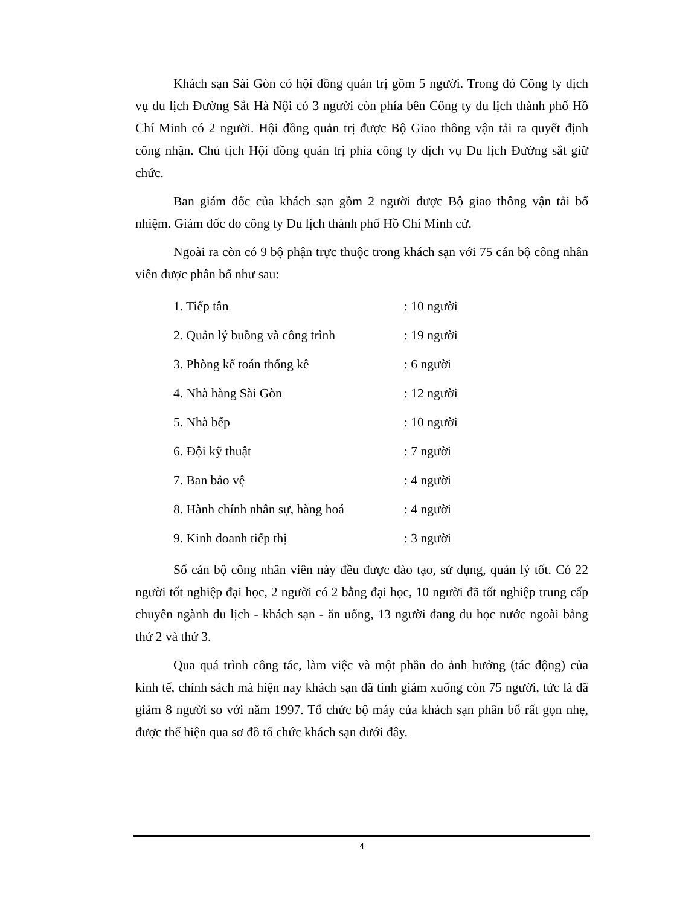Khách sạn Sài Gòn có hội đồng quản trị gồm 5 người. Trong đó Công ty dịch vụ du lịch Đường Sắt Hà Nội có 3 người còn phía bên Công ty du lịch thành phố Hồ Chí Minh có 2 người. Hội đồng quản trị được Bộ Giao thông vận tải ra quyết định công nhận. Chủ tịch Hội đồng quản trị phía công ty dịch vụ Du lịch Đường sắt giữ chức.
Ban giám đốc của khách sạn gồm 2 người được Bộ giao thông vận tải bổ nhiệm. Giám đốc do công ty Du lịch thành phố Hồ Chí Minh cử.
Ngoài ra còn có 9 bộ phận trực thuộc trong khách sạn với 75 cán bộ công nhân viên được phân bổ như sau:
1. Tiếp tân : 10 người
2. Quản lý buồng và công trình : 19 người
3. Phòng kế toán thống kê : 6 người
4. Nhà hàng Sài Gòn : 12 người
5. Nhà bếp : 10 người
6. Đội kỹ thuật : 7 người
7. Ban bảo vệ : 4 người
8. Hành chính nhân sự, hàng hoá : 4 người
9. Kinh doanh tiếp thị : 3 người
Số cán bộ công nhân viên này đều được đào tạo, sử dụng, quản lý tốt. Có 22 người tốt nghiệp đại học, 2 người có 2 bằng đại học, 10 người đã tốt nghiệp trung cấp chuyên ngành du lịch - khách sạn - ăn uống, 13 người đang du học nước ngoài bằng thứ 2 và thứ 3.
Qua quá trình công tác, làm việc và một phần do ảnh hưởng (tác động) của kinh tế, chính sách mà hiện nay khách sạn đã tinh giảm xuống còn 75 người, tức là đã giảm 8 người so với năm 1997. Tổ chức bộ máy của khách sạn phân bổ rất gọn nhẹ, được thể hiện qua sơ đồ tổ chức khách sạn dưới đây.
4